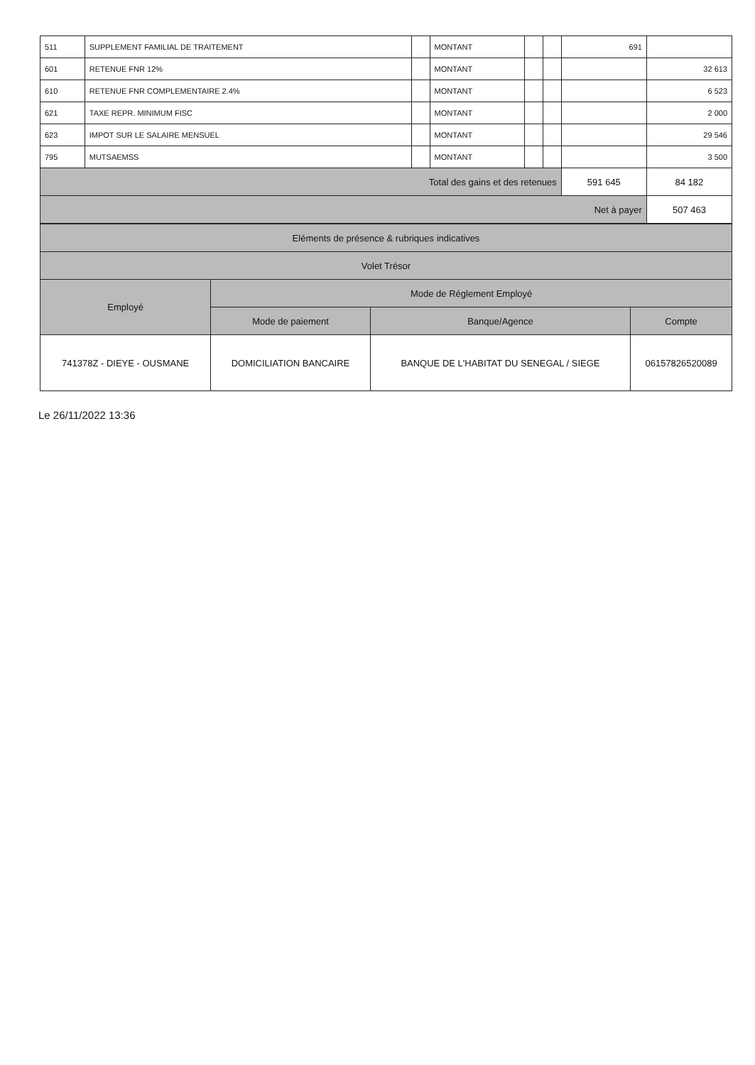| 511 | SUPPLEMENT FAMILIAL DE TRAITEMENT | | MONTANT | | | 691 | |
| 601 | RETENUE FNR 12% | | MONTANT | | | | 32 613 |
| 610 | RETENUE FNR COMPLEMENTAIRE 2.4% | | MONTANT | | | | 6 523 |
| 621 | TAXE REPR. MINIMUM FISC | | MONTANT | | | | 2 000 |
| 623 | IMPOT SUR LE SALAIRE MENSUEL | | MONTANT | | | | 29 546 |
| 795 | MUTSAEMSS | | MONTANT | | | | 3 500 |
| Total des gains et des retenues | | | | | | 591 645 | 84 182 |
| Net à payer | | | | | | | 507 463 |
| Eléments de présence & rubriques indicatives | | | |
| --- | --- | --- | --- |
| Volet Trésor | | | |
| Employé | Mode de Réglement Employé | | |
| | Mode de paiement | Banque/Agence | Compte |
| 741378Z - DIEYE - OUSMANE | DOMICILIATION BANCAIRE | BANQUE DE L'HABITAT DU SENEGAL / SIEGE | 06157826520089 |
Le 26/11/2022 13:36